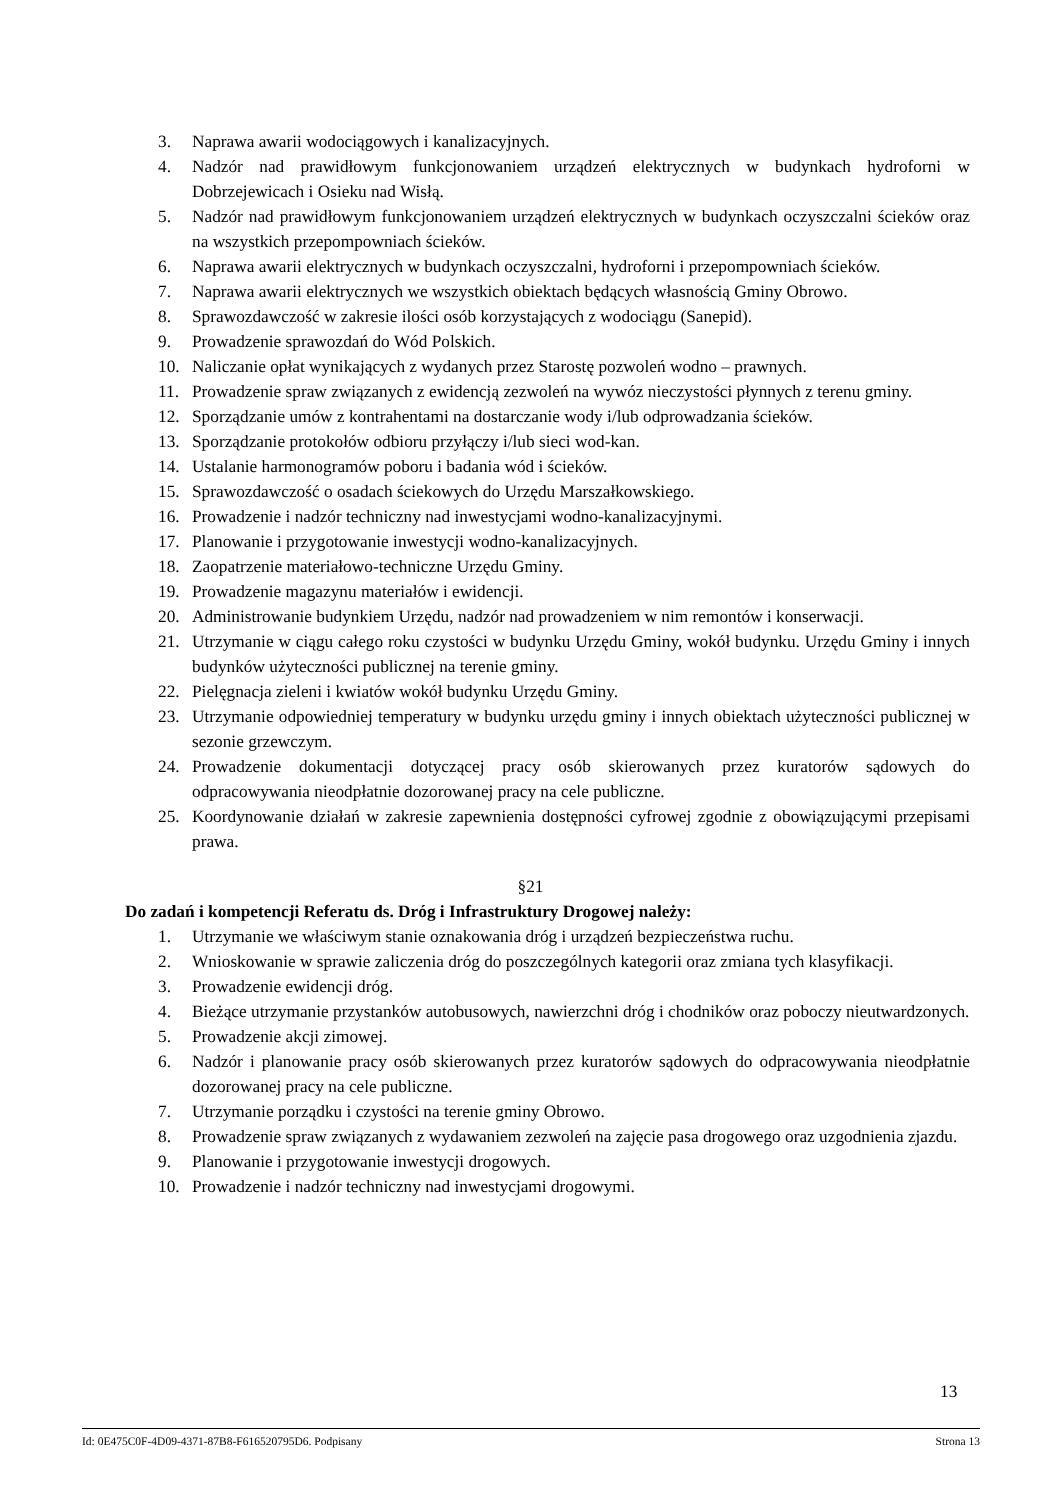3. Naprawa awarii wodociągowych i kanalizacyjnych.
4. Nadzór nad prawidłowym funkcjonowaniem urządzeń elektrycznych w budynkach hydroforni w Dobrzejewicach i Osieku nad Wisłą.
5. Nadzór nad prawidłowym funkcjonowaniem urządzeń elektrycznych w budynkach oczyszczalni ścieków oraz na wszystkich przepompowniach ścieków.
6. Naprawa awarii elektrycznych w budynkach oczyszczalni, hydroforni i przepompowniach ścieków.
7. Naprawa awarii elektrycznych we wszystkich obiektach będących własnością Gminy Obrowo.
8. Sprawozdawczość w zakresie ilości osób korzystających z wodociągu (Sanepid).
9. Prowadzenie sprawozdań do Wód Polskich.
10. Naliczanie opłat wynikających z wydanych przez Starostę pozwoleń wodno – prawnych.
11. Prowadzenie spraw związanych z ewidencją zezwoleń na wywóz nieczystości płynnych z terenu gminy.
12. Sporządzanie umów z kontrahentami na dostarczanie wody i/lub odprowadzania ścieków.
13. Sporządzanie protokołów odbioru przyłączy i/lub sieci wod-kan.
14. Ustalanie harmonogramów poboru i badania wód i ścieków.
15. Sprawozdawczość o osadach ściekowych do Urzędu Marszałkowskiego.
16. Prowadzenie i nadzór techniczny nad inwestycjami wodno-kanalizacyjnymi.
17. Planowanie i przygotowanie inwestycji wodno-kanalizacyjnych.
18. Zaopatrzenie materiałowo-techniczne Urzędu Gminy.
19. Prowadzenie magazynu materiałów i ewidencji.
20. Administrowanie budynkiem Urzędu, nadzór nad prowadzeniem w nim remontów i konserwacji.
21. Utrzymanie w ciągu całego roku czystości w budynku Urzędu Gminy, wokół budynku. Urzędu Gminy i innych budynków użyteczności publicznej na terenie gminy.
22. Pielęgnacja zieleni i kwiatów wokół budynku Urzędu Gminy.
23. Utrzymanie odpowiedniej temperatury w budynku urzędu gminy i innych obiektach użyteczności publicznej w sezonie grzewczym.
24. Prowadzenie dokumentacji dotyczącej pracy osób skierowanych przez kuratorów sądowych do odpracowywania nieodpłatnie dozorowanej pracy na cele publiczne.
25. Koordynowanie działań w zakresie zapewnienia dostępności cyfrowej zgodnie z obowiązującymi przepisami prawa.
§21
Do zadań i kompetencji Referatu ds. Dróg i Infrastruktury Drogowej należy:
1. Utrzymanie we właściwym stanie oznakowania dróg i urządzeń bezpieczeństwa ruchu.
2. Wnioskowanie w sprawie zaliczenia dróg do poszczególnych kategorii oraz zmiana tych klasyfikacji.
3. Prowadzenie ewidencji dróg.
4. Bieżące utrzymanie przystanków autobusowych, nawierzchni dróg i chodników oraz poboczy nieutwardzonych.
5. Prowadzenie akcji zimowej.
6. Nadzór i planowanie pracy osób skierowanych przez kuratorów sądowych do odpracowywania nieodpłatnie dozorowanej pracy na cele publiczne.
7. Utrzymanie porządku i czystości na terenie gminy Obrowo.
8. Prowadzenie spraw związanych z wydawaniem zezwoleń na zajęcie pasa drogowego oraz uzgodnienia zjazdu.
9. Planowanie i przygotowanie inwestycji drogowych.
10. Prowadzenie i nadzór techniczny nad inwestycjami drogowymi.
13
Id: 0E475C0F-4D09-4371-87B8-F616520795D6. Podpisany Strona 13